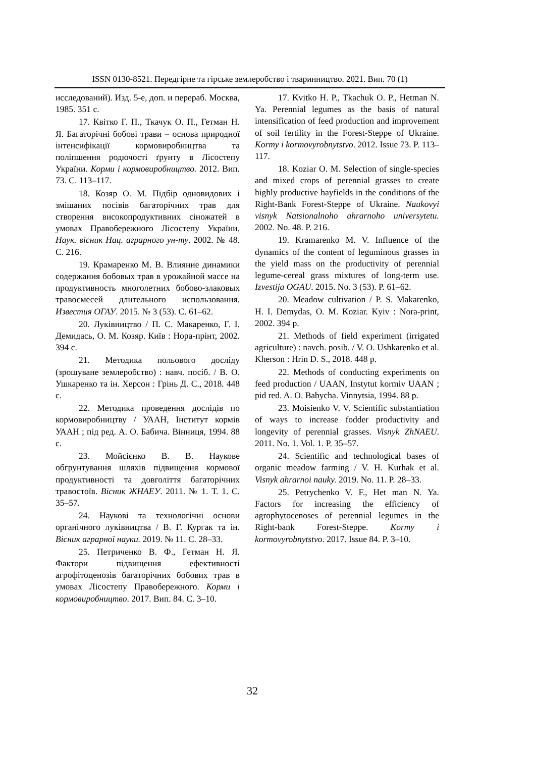ISSN 0130-8521. Передгірне та гірське землеробство і тваринництво. 2021. Вип. 70 (1)
исследований). Изд. 5-е, доп. и перераб. Москва, 1985. 351 с.
17. Квітко Г. П., Ткачук О. П., Гетман Н. Я. Багаторічні бобові трави – основа природної інтенсифікації кормовиробництва та поліпшення родючості ґрунту в Лісостепу України. Корми і кормовиробництво. 2012. Вип. 73. С. 113–117.
18. Козяр О. М. Підбір одновидових і змішаних посівів багаторічних трав для створення високопродуктивних сіножатей в умовах Правобережного Лісостепу України. Наук. вісник Нац. аграрного ун-ту. 2002. № 48. С. 216.
19. Крамаренко М. В. Влияние динамики содержания бобовых трав в урожайной массе на продуктивность многолетних бобово-злаковых травосмесей длительного использования. Известия ОГАУ. 2015. № 3 (53). С. 61–62.
20. Луківництво / П. С. Макаренко, Г. І. Демидась, О. М. Козяр. Київ : Нора-прінт, 2002. 394 с.
21. Методика польового досліду (зрошуване землеробство) : навч. посіб. / В. О. Ушкаренко та ін. Херсон : Грінь Д. С., 2018. 448 с.
22. Методика проведення дослідів по кормовиробництву / УААН, Інститут кормів УААН ; під ред. А. О. Бабича. Вінниця, 1994. 88 с.
23. Мойсієнко В. В. Наукове обгрунтування шляхів підвищення кормової продуктивності та довголіття багаторічних травостоїв. Вісник ЖНАЕУ. 2011. № 1. Т. 1. С. 35–57.
24. Наукові та технологічні основи органічного луківництва / В. Г. Кургак та ін. Вісник аграрної науки. 2019. № 11. С. 28–33.
25. Петриченко В. Ф., Гетман Н. Я. Фактори підвищення ефективності агрофітоценозів багаторічних бобових трав в умовах Лісостепу Правобережного. Корми і кормовиробництво. 2017. Вип. 84. С. 3–10.
17. Kvitko H. P., Tkachuk O. P., Hetman N. Ya. Perennial legumes as the basis of natural intensification of feed production and improvement of soil fertility in the Forest-Steppe of Ukraine. Kormy i kormovyrobnytstvo. 2012. Issue 73. P. 113–117.
18. Koziar O. M. Selection of single-species and mixed crops of perennial grasses to create highly productive hayfields in the conditions of the Right-Bank Forest-Steppe of Ukraine. Naukovyi visnyk Natsionalnoho ahrarnoho universytetu. 2002. No. 48. P. 216.
19. Kramarenko M. V. Influence of the dynamics of the content of leguminous grasses in the yield mass on the productivity of perennial legume-cereal grass mixtures of long-term use. Izvestija OGAU. 2015. No. 3 (53). P. 61–62.
20. Meadow cultivation / P. S. Makarenko, H. I. Demydas, O. M. Koziar. Kyiv : Nora-print, 2002. 394 p.
21. Methods of field experiment (irrigated agriculture) : navch. posib. / V. O. Ushkarenko et al. Kherson : Hrin D. S., 2018. 448 p.
22. Methods of conducting experiments on feed production / UAAN, Instytut kormiv UAAN ; pid red. A. O. Babycha. Vinnytsia, 1994. 88 p.
23. Moisienko V. V. Scientific substantiation of ways to increase fodder productivity and longevity of perennial grasses. Visnyk ZhNAEU. 2011. No. 1. Vol. 1. P. 35–57.
24. Scientific and technological bases of organic meadow farming / V. H. Kurhak et al. Visnyk ahrarnoi nauky. 2019. No. 11. P. 28–33.
25. Petrychenko V. F., Het man N. Ya. Factors for increasing the efficiency of agrophytocenoses of perennial legumes in the Right-bank Forest-Steppe. Kormy i kormovyrobnytstvo. 2017. Issue 84. P. 3–10.
32